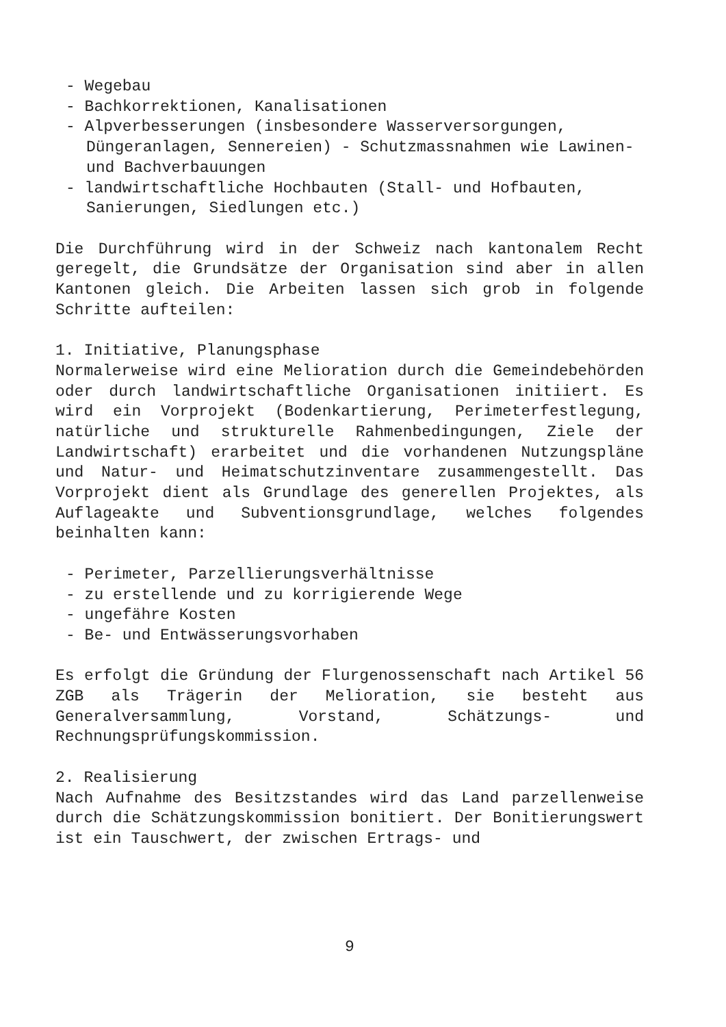- Wegebau
- Bachkorrektionen, Kanalisationen
- Alpverbesserungen (insbesondere Wasserversorgungen, Düngeranlagen, Sennereien) - Schutzmassnahmen wie Lawinen- und Bachverbauungen
- landwirtschaftliche Hochbauten (Stall- und Hofbauten, Sanierungen, Siedlungen etc.)
Die Durchführung wird in der Schweiz nach kantonalem Recht geregelt, die Grundsätze der Organisation sind aber in allen Kantonen gleich. Die Arbeiten lassen sich grob in folgende Schritte aufteilen:
1. Initiative, Planungsphase
Normalerweise wird eine Melioration durch die Gemeindebehörden oder durch landwirtschaftliche Organisationen initiiert. Es wird ein Vorprojekt (Bodenkartierung, Perimeterfestlegung, natürliche und strukturelle Rahmenbedingungen, Ziele der Landwirtschaft) erarbeitet und die vorhandenen Nutzungspläne und Natur- und Heimatschutzinventare zusammengestellt. Das Vorprojekt dient als Grundlage des generellen Projektes, als Auflageakte und Subventionsgrundlage, welches folgendes beinhalten kann:
- Perimeter, Parzellierungsverhältnisse
- zu erstellende und zu korrigierende Wege
- ungefähre Kosten
- Be- und Entwässerungsvorhaben
Es erfolgt die Gründung der Flurgenossenschaft nach Artikel 56 ZGB als Trägerin der Melioration, sie besteht aus Generalversammlung, Vorstand, Schätzungs- und Rechnungsprüfungskommission.
2. Realisierung
Nach Aufnahme des Besitzstandes wird das Land parzellenweise durch die Schätzungskommission bonitiert. Der Bonitierungswert ist ein Tauschwert, der zwischen Ertrags- und
9